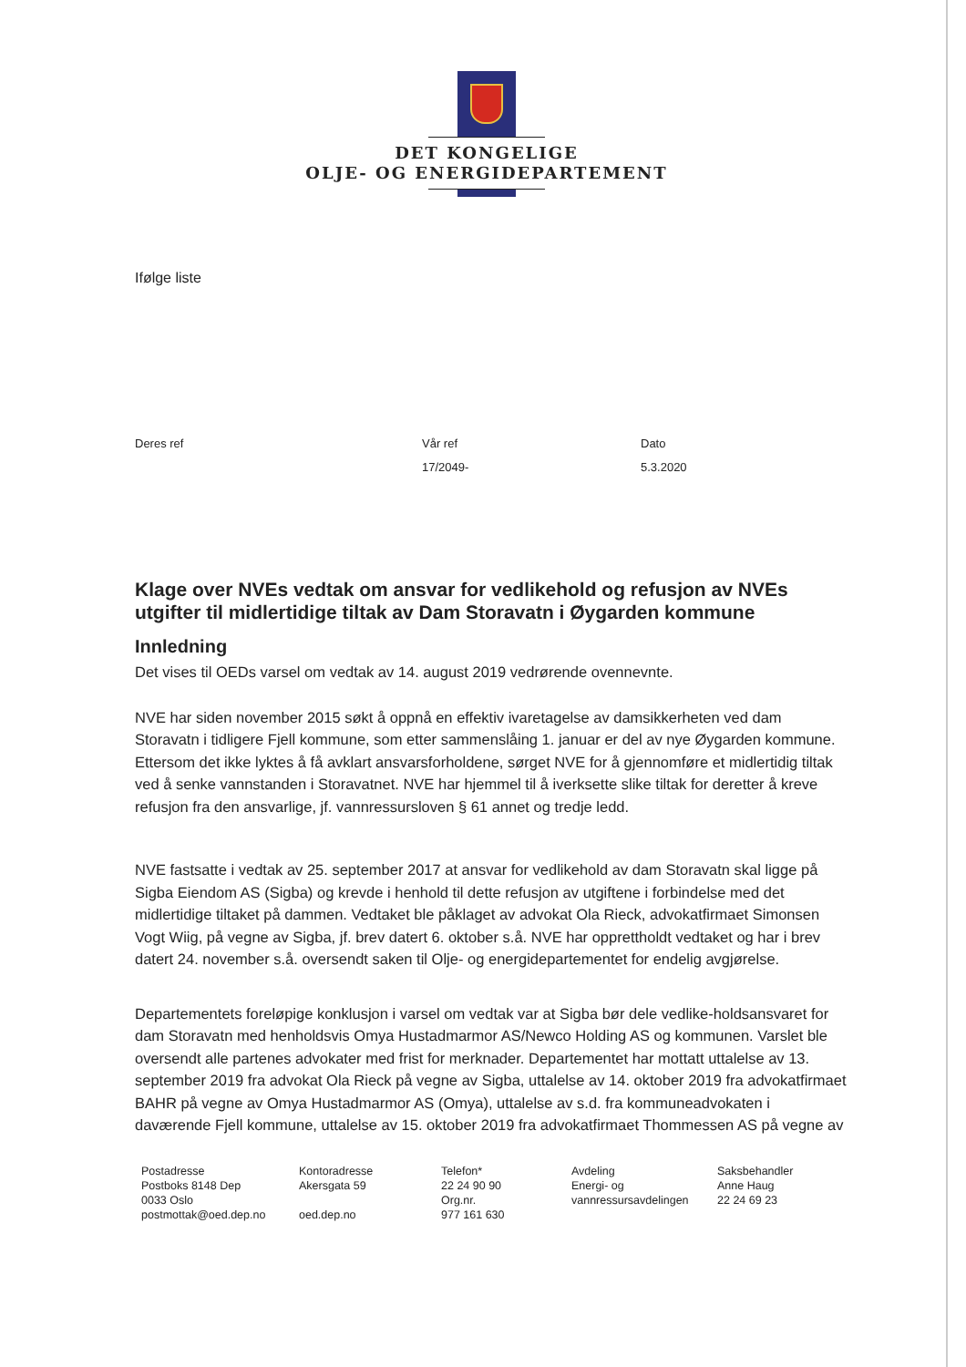DET KONGELIGE
OLJE- OG ENERGIDEPARTEMENT
Ifølge liste
Deres ref Vår ref
17/2049-
Dato
5.3.2020
Klage over NVEs vedtak om ansvar for vedlikehold og refusjon av NVEs utgifter til midlertidige tiltak av Dam Storavatn i Øygarden kommune
Innledning
Det vises til OEDs varsel om vedtak av 14. august 2019 vedrørende ovennevnte.
NVE har siden november 2015 søkt å oppnå en effektiv ivaretagelse av damsikkerheten ved dam Storavatn i tidligere Fjell kommune, som etter sammenslåing 1. januar er del av nye Øygarden kommune. Ettersom det ikke lyktes å få avklart ansvarsforholdene, sørget NVE for å gjennomføre et midlertidig tiltak ved å senke vannstanden i Storavatnet. NVE har hjemmel til å iverksette slike tiltak for deretter å kreve refusjon fra den ansvarlige, jf. vannressursloven § 61 annet og tredje ledd.
NVE fastsatte i vedtak av 25. september 2017 at ansvar for vedlikehold av dam Storavatn skal ligge på Sigba Eiendom AS (Sigba) og krevde i henhold til dette refusjon av utgiftene i forbindelse med det midlertidige tiltaket på dammen. Vedtaket ble påklaget av advokat Ola Rieck, advokatfirmaet Simonsen Vogt Wiig, på vegne av Sigba, jf. brev datert 6. oktober s.å. NVE har opprettholdt vedtaket og har i brev datert 24. november s.å. oversendt saken til Olje- og energidepartementet for endelig avgjørelse.
Departementets foreløpige konklusjon i varsel om vedtak var at Sigba bør dele vedlike-holdsansvaret for dam Storavatn med henholdsvis Omya Hustadmarmor AS/Newco Holding AS og kommunen. Varslet ble oversendt alle partenes advokater med frist for merknader. Departementet har mottatt uttalelse av 13. september 2019 fra advokat Ola Rieck på vegne av Sigba, uttalelse av 14. oktober 2019 fra advokatfirmaet BAHR på vegne av Omya Hustadmarmor AS (Omya), uttalelse av s.d. fra kommuneadvokaten i daværende Fjell kommune, uttalelse av 15. oktober 2019 fra advokatfirmaet Thommessen AS på vegne av
Postadresse
Postboks 8148 Dep
0033 Oslo
postmottak@oed.dep.no
Kontoradresse
Akersgata 59
oed.dep.no
Telefon*
22 24 90 90
Org.nr.
977 161 630
Avdeling
Energi- og
vannressursavdelingen
Saksbehandler
Anne Haug
22 24 69 23